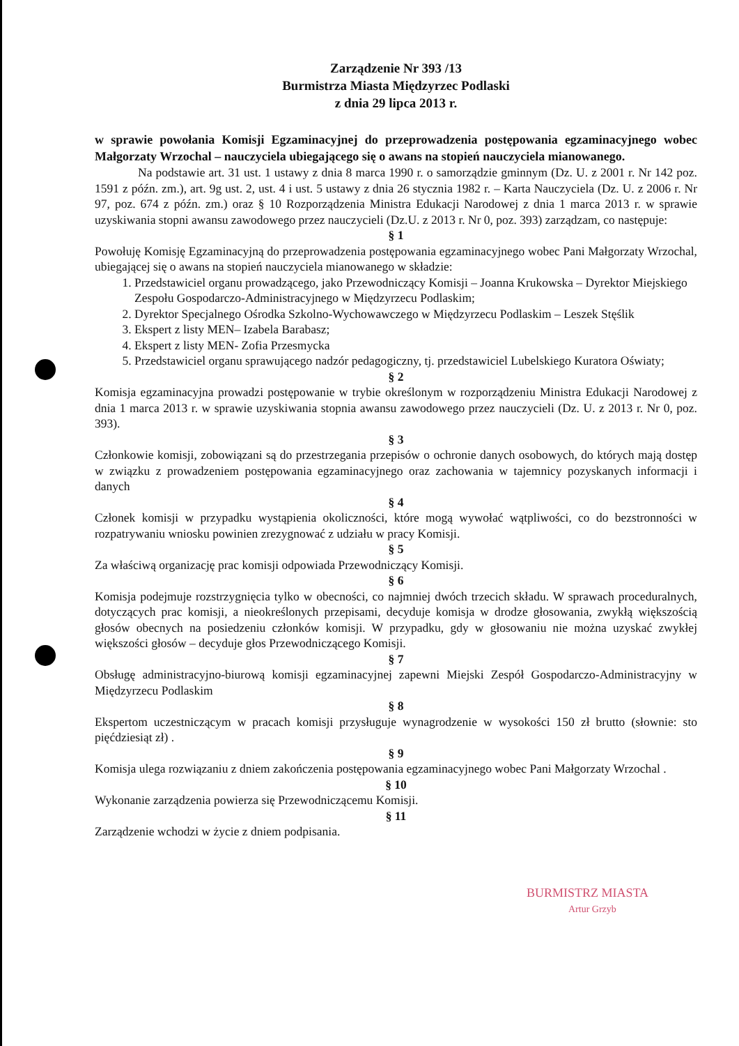Zarządzenie Nr 393 /13
Burmistrza Miasta Międzyrzec Podlaski
z dnia 29 lipca 2013 r.
w sprawie powołania Komisji Egzaminacyjnej do przeprowadzenia postępowania egzaminacyjnego wobec Małgorzaty Wrzochal – nauczyciela ubiegającego się o awans na stopień nauczyciela mianowanego.
Na podstawie art. 31 ust. 1 ustawy z dnia 8 marca 1990 r. o samorządzie gminnym (Dz. U. z 2001 r. Nr 142 poz. 1591 z późn. zm.), art. 9g ust. 2, ust. 4 i ust. 5 ustawy z dnia 26 stycznia 1982 r. – Karta Nauczyciela (Dz. U. z 2006 r. Nr 97, poz. 674 z późn. zm.) oraz § 10 Rozporządzenia Ministra Edukacji Narodowej z dnia 1 marca 2013 r. w sprawie uzyskiwania stopni awansu zawodowego przez nauczycieli (Dz.U. z 2013 r. Nr 0, poz. 393) zarządzam, co następuje:
§ 1
Powołuję Komisję Egzaminacyjną do przeprowadzenia postępowania egzaminacyjnego wobec Pani Małgorzaty Wrzochal, ubiegającej się o awans na stopień nauczyciela mianowanego w składzie:
1. Przedstawiciel organu prowadzącego, jako Przewodniczący Komisji – Joanna Krukowska – Dyrektor Miejskiego Zespołu Gospodarczo-Administracyjnego w Międzyrzecu Podlaskim;
2. Dyrektor Specjalnego Ośrodka Szkolno-Wychowawczego w Międzyrzecu Podlaskim – Leszek Stęślik
3. Ekspert z listy MEN– Izabela Barabasz;
4. Ekspert z listy MEN- Zofia Przesmycka
5. Przedstawiciel organu sprawującego nadzór pedagogiczny, tj. przedstawiciel Lubelskiego Kuratora Oświaty;
§ 2
Komisja egzaminacyjna prowadzi postępowanie w trybie określonym w rozporządzeniu Ministra Edukacji Narodowej z dnia 1 marca 2013 r. w sprawie uzyskiwania stopnia awansu zawodowego przez nauczycieli (Dz. U. z 2013 r. Nr 0, poz. 393).
§ 3
Członkowie komisji, zobowiązani są do przestrzegania przepisów o ochronie danych osobowych, do których mają dostęp w związku z prowadzeniem postępowania egzaminacyjnego oraz zachowania w tajemnicy pozyskanych informacji i danych
§ 4
Członek komisji w przypadku wystąpienia okoliczności, które mogą wywołać wątpliwości, co do bezstronności w rozpatrywaniu wniosku powinien zrezygnować z udziału w pracy Komisji.
§ 5
Za właściwą organizację prac komisji odpowiada Przewodniczący Komisji.
§ 6
Komisja podejmuje rozstrzygnięcia tylko w obecności, co najmniej dwóch trzecich składu. W sprawach proceduralnych, dotyczących prac komisji, a nieokreślonych przepisami, decyduje komisja w drodze głosowania, zwykłą większością głosów obecnych na posiedzeniu członków komisji. W przypadku, gdy w głosowaniu nie można uzyskać zwykłej większości głosów – decyduje głos Przewodniczącego Komisji.
§ 7
Obsługę administracyjno-biurową komisji egzaminacyjnej zapewni Miejski Zespół Gospodarczo-Administracyjny w Międzyrzecu Podlaskim
§ 8
Ekspertom uczestniczącym w pracach komisji przysługuje wynagrodzenie w wysokości 150 zł brutto (słownie: sto pięćdziesiąt zł) .
§ 9
Komisja ulega rozwiązaniu z dniem zakończenia postępowania egzaminacyjnego wobec Pani Małgorzaty Wrzochal .
§ 10
Wykonanie zarządzenia powierza się Przewodniczącemu Komisji.
§ 11
Zarządzenie wchodzi w życie z dniem podpisania.
BURMISTRZ MIASTA
Artur Grzyb